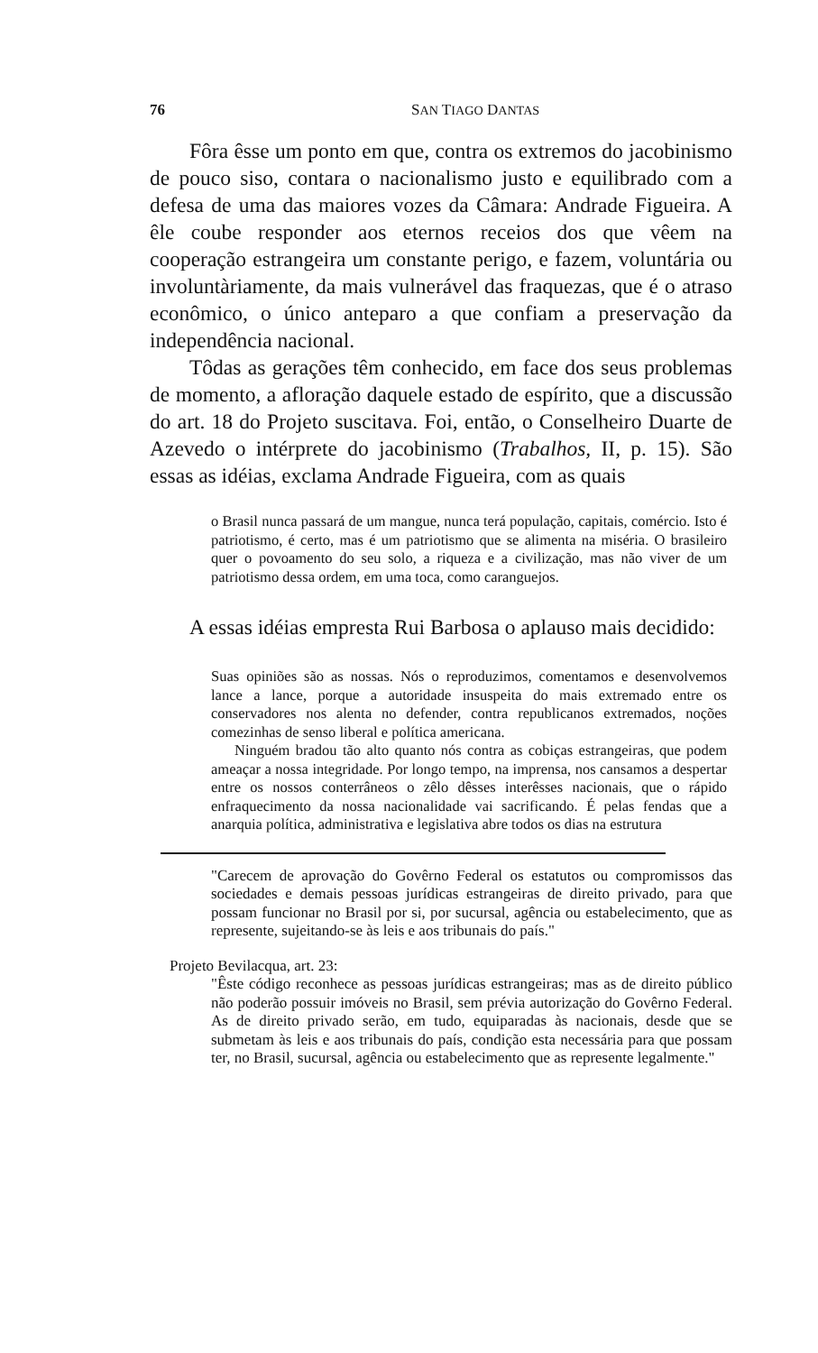76 SAN TIAGO DANTAS
Fôra êsse um ponto em que, contra os extremos do jacobinismo de pouco siso, contara o nacionalismo justo e equilibrado com a defesa de uma das maiores vozes da Câmara: Andrade Figueira. A êle coube responder aos eternos receios dos que vêem na cooperação estrangeira um constante perigo, e fazem, voluntária ou involuntàriamente, da mais vulnerável das fraquezas, que é o atraso econômico, o único anteparo a que confiam a preservação da independência nacional.
Tôdas as gerações têm conhecido, em face dos seus problemas de momento, a afloração daquele estado de espírito, que a discussão do art. 18 do Projeto suscitava. Foi, então, o Conselheiro Duarte de Azevedo o intérprete do jacobinismo (Trabalhos, II, p. 15). São essas as idéias, exclama Andrade Figueira, com as quais
o Brasil nunca passará de um mangue, nunca terá população, capitais, comércio. Isto é patriotismo, é certo, mas é um patriotismo que se alimenta na miséria. O brasileiro quer o povoamento do seu solo, a riqueza e a civilização, mas não viver de um patriotismo dessa ordem, em uma toca, como caranguejos.
A essas idéias empresta Rui Barbosa o aplauso mais decidido:
Suas opiniões são as nossas. Nós o reproduzimos, comentamos e desenvolvemos lance a lance, porque a autoridade insuspeita do mais extremado entre os conservadores nos alenta no defender, contra republicanos extremados, noções comezinhas de senso liberal e política americana.
Ninguém bradou tão alto quanto nós contra as cobiças estrangeiras, que podem ameaçar a nossa integridade. Por longo tempo, na imprensa, nos cansamos a despertar entre os nossos conterrâneos o zêlo dêsses interêsses nacionais, que o rápido enfraquecimento da nossa nacionalidade vai sacrificando. É pelas fendas que a anarquia política, administrativa e legislativa abre todos os dias na estrutura
"Carecem de aprovação do Govêrno Federal os estatutos ou compromissos das sociedades e demais pessoas jurídicas estrangeiras de direito privado, para que possam funcionar no Brasil por si, por sucursal, agência ou estabelecimento, que as represente, sujeitando-se às leis e aos tribunais do país."
Projeto Bevilacqua, art. 23:
"Êste código reconhece as pessoas jurídicas estrangeiras; mas as de direito público não poderão possuir imóveis no Brasil, sem prévia autorização do Govêrno Federal. As de direito privado serão, em tudo, equiparadas às nacionais, desde que se submetam às leis e aos tribunais do país, condição esta necessária para que possam ter, no Brasil, sucursal, agência ou estabelecimento que as represente legalmente."